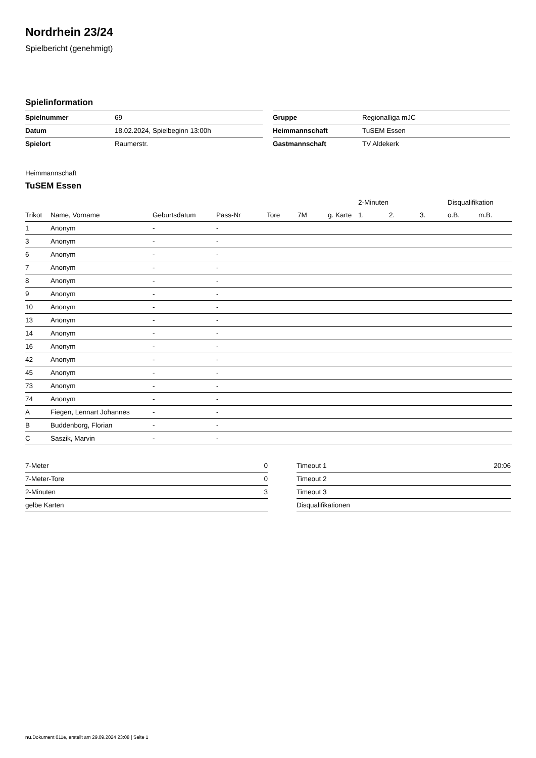Nordrhein 23/24
Spielbericht (genehmigt)
Spielinformation
| Spielnummer | 69 |
| Datum | 18.02.2024, Spielbeginn 13:00h |
| Spielort | Raumerstr. |
| Gruppe | Regionalliga mJC |
| Heimmannschaft | TuSEM Essen |
| Gastmannschaft | TV Aldekerk |
Heimmannschaft
TuSEM Essen
| | | | | | | | 2-Minuten | | | Disqualifikation | |
| --- | --- | --- | --- | --- | --- | --- | --- | --- | --- | --- | --- |
| Trikot | Name, Vorname | Geburtsdatum | Pass-Nr | Tore | 7M | g. Karte | 1. | 2. | 3. | o.B. | m.B. |
| 1 | Anonym | - | - | | | | | | | | |
| 3 | Anonym | - | - | | | | | | | | |
| 6 | Anonym | - | - | | | | | | | | |
| 7 | Anonym | - | - | | | | | | | | |
| 8 | Anonym | - | - | | | | | | | | |
| 9 | Anonym | - | - | | | | | | | | |
| 10 | Anonym | - | - | | | | | | | | |
| 13 | Anonym | - | - | | | | | | | | |
| 14 | Anonym | - | - | | | | | | | | |
| 16 | Anonym | - | - | | | | | | | | |
| 42 | Anonym | - | - | | | | | | | | |
| 45 | Anonym | - | - | | | | | | | | |
| 73 | Anonym | - | - | | | | | | | | |
| 74 | Anonym | - | - | | | | | | | | |
| A | Fiegen, Lennart Johannes | - | - | | | | | | | | |
| B | Buddenborg, Florian | - | - | | | | | | | | |
| C | Saszik, Marvin | - | - | | | | | | | | |
| 7-Meter | 0 |
| 7-Meter-Tore | 0 |
| 2-Minuten | 3 |
| gelbe Karten | |
| Timeout 1 | 20:06 |
| Timeout 2 | |
| Timeout 3 | |
| Disqualifikationen | |
nu.Dokument 011e, erstellt am 29.09.2024 23:08 | Seite 1